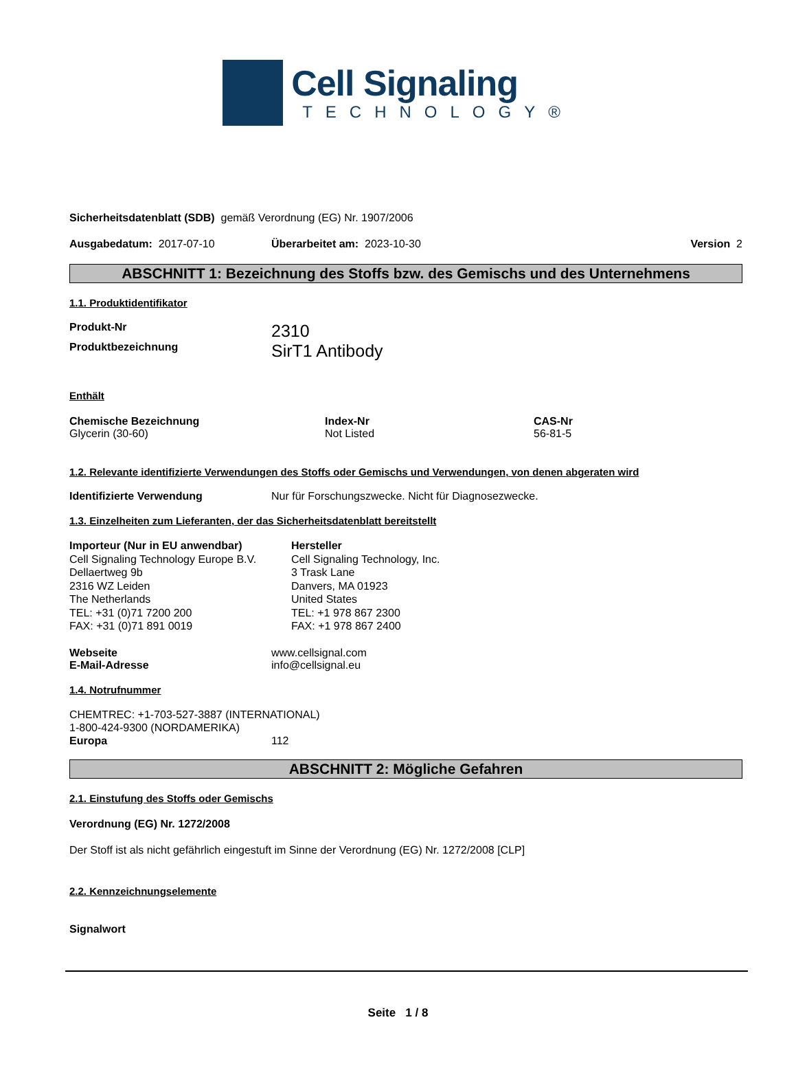Cell Signaling
TECHNOLOGY®
Sicherheitsdatenblatt (SDB) gemäß Verordnung (EG) Nr. 1907/2006
Ausgabedatum: 2017-07-10 Überarbeitet am: 2023-10-30 Version 2
ABSCHNITT 1: Bezeichnung des Stoffs bzw. des Gemischs und des Unternehmens
1.1. Produktidentifikator
| Produkt-Nr | 2310 |
| Produktbezeichnung | SirT1 Antibody |
Enthält
| Chemische Bezeichnung | Index-Nr | CAS-Nr |
| --- | --- | --- |
| Glycerin (30-60) | Not Listed | 56-81-5 |
1.2. Relevante identifizierte Verwendungen des Stoffs oder Gemischs und Verwendungen, von denen abgeraten wird
| Identifizierte Verwendung | Nur für Forschungszwecke. Nicht für Diagnosezwecke. |
1.3. Einzelheiten zum Lieferanten, der das Sicherheitsdatenblatt bereitstellt
Importeur (Nur in EU anwendbar)
Cell Signaling Technology Europe B.V.
Dellaertweg 9b
2316 WZ Leiden
The Netherlands
TEL: +31 (0)71 7200 200
FAX: +31 (0)71 891 0019
Hersteller
Cell Signaling Technology, Inc.
3 Trask Lane
Danvers, MA 01923
United States
TEL: +1 978 867 2300
FAX: +1 978 867 2400
| Webseite | www.cellsignal.com |
| E-Mail-Adresse | info@cellsignal.eu |
1.4. Notrufnummer
CHEMTREC: +1-703-527-3887 (INTERNATIONAL)
1-800-424-9300 (NORDAMERIKA)
| Europa | 112 |
ABSCHNITT 2: Mögliche Gefahren
2.1. Einstufung des Stoffs oder Gemischs
Verordnung (EG) Nr. 1272/2008
Der Stoff ist als nicht gefährlich eingestuft im Sinne der Verordnung (EG) Nr. 1272/2008 [CLP]
2.2. Kennzeichnungselemente
Signalwort
Seite 1 / 8